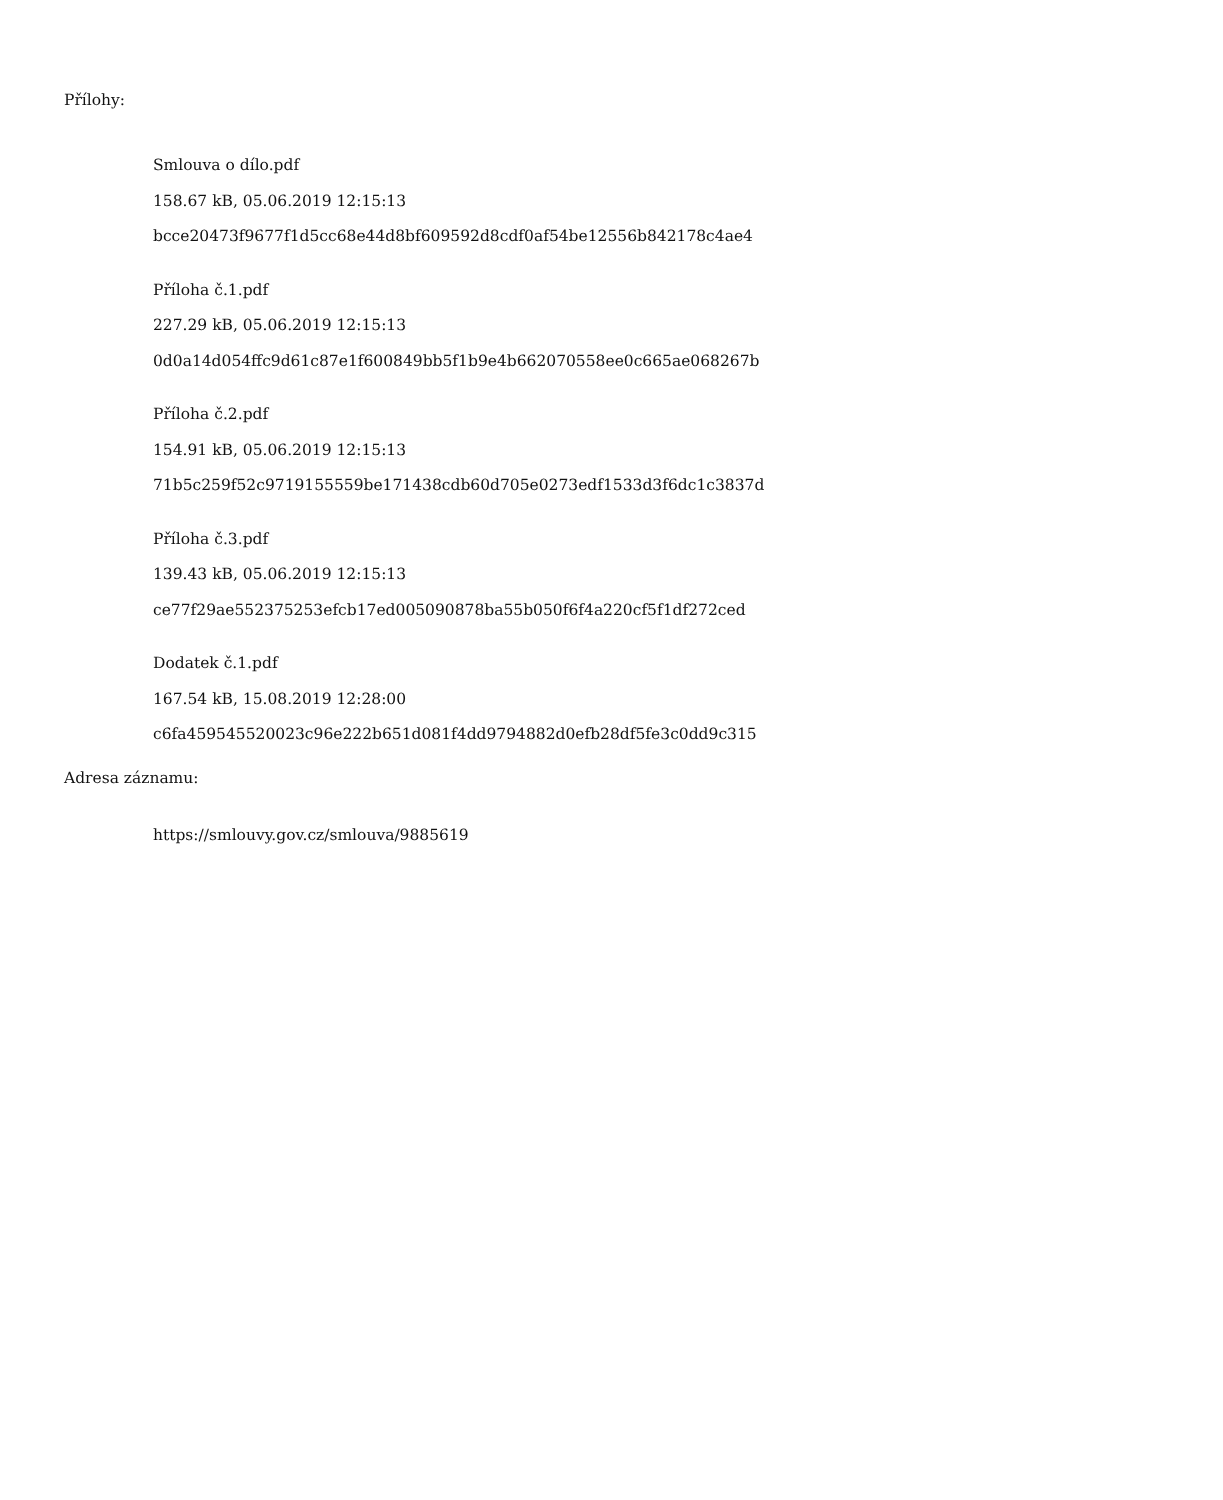Přílohy:
Smlouva o dílo.pdf
158.67 kB, 05.06.2019 12:15:13
bcce20473f9677f1d5cc68e44d8bf609592d8cdf0af54be12556b842178c4ae4
Příloha č.1.pdf
227.29 kB, 05.06.2019 12:15:13
0d0a14d054ffc9d61c87e1f600849bb5f1b9e4b662070558ee0c665ae068267b
Příloha č.2.pdf
154.91 kB, 05.06.2019 12:15:13
71b5c259f52c9719155559be171438cdb60d705e0273edf1533d3f6dc1c3837d
Příloha č.3.pdf
139.43 kB, 05.06.2019 12:15:13
ce77f29ae552375253efcb17ed005090878ba55b050f6f4a220cf5f1df272ced
Dodatek č.1.pdf
167.54 kB, 15.08.2019 12:28:00
c6fa459545520023c96e222b651d081f4dd9794882d0efb28df5fe3c0dd9c315
Adresa záznamu:
https://smlouvy.gov.cz/smlouva/9885619